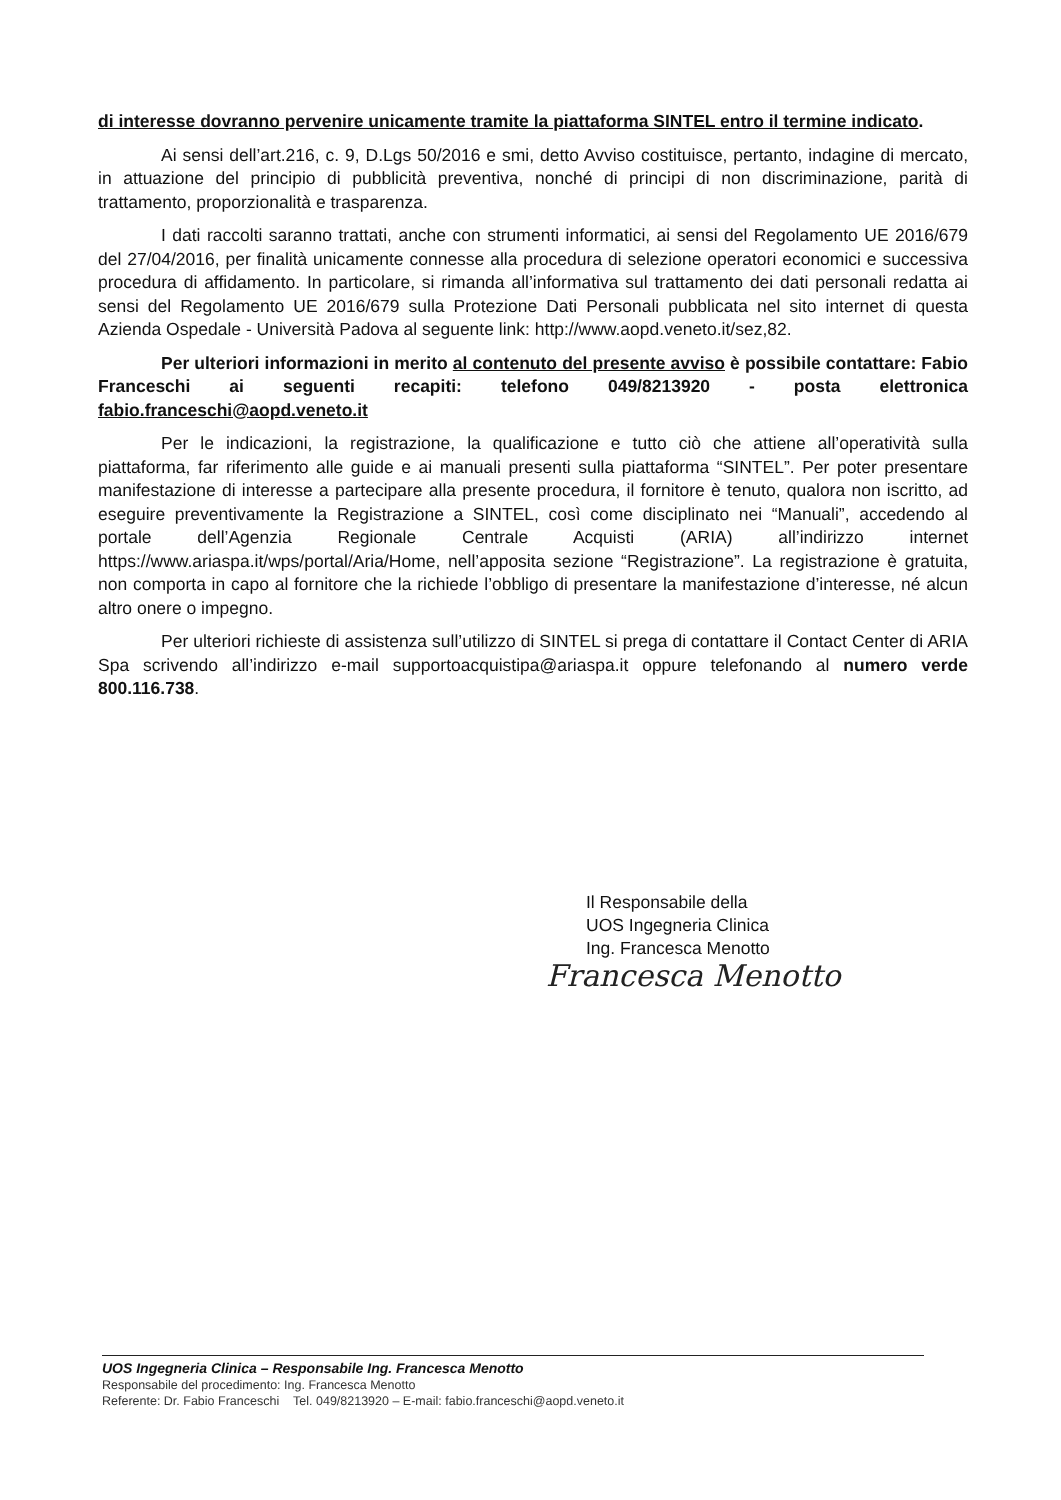di interesse dovranno pervenire unicamente tramite la piattaforma SINTEL entro il termine indicato.
Ai sensi dell’art.216, c. 9, D.Lgs 50/2016 e smi, detto Avviso costituisce, pertanto, indagine di mercato, in attuazione del principio di pubblicità preventiva, nonché di principi di non discriminazione, parità di trattamento, proporzionalità e trasparenza.
I dati raccolti saranno trattati, anche con strumenti informatici, ai sensi del Regolamento UE 2016/679 del 27/04/2016, per finalità unicamente connesse alla procedura di selezione operatori economici e successiva procedura di affidamento. In particolare, si rimanda all’informativa sul trattamento dei dati personali redatta ai sensi del Regolamento UE 2016/679 sulla Protezione Dati Personali pubblicata nel sito internet di questa Azienda Ospedale - Università Padova al seguente link: http://www.aopd.veneto.it/sez,82.
Per ulteriori informazioni in merito al contenuto del presente avviso è possibile contattare: Fabio Franceschi ai seguenti recapiti: telefono 049/8213920 - posta elettronica fabio.franceschi@aopd.veneto.it
Per le indicazioni, la registrazione, la qualificazione e tutto ciò che attiene all’operatività sulla piattaforma, far riferimento alle guide e ai manuali presenti sulla piattaforma “SINTEL”. Per poter presentare manifestazione di interesse a partecipare alla presente procedura, il fornitore è tenuto, qualora non iscritto, ad eseguire preventivamente la Registrazione a SINTEL, così come disciplinato nei “Manuali”, accedendo al portale dell’Agenzia Regionale Centrale Acquisti (ARIA) all’indirizzo internet https://www.ariaspa.it/wps/portal/Aria/Home, nell’apposita sezione “Registrazione”. La registrazione è gratuita, non comporta in capo al fornitore che la richiede l’obbligo di presentare la manifestazione d’interesse, né alcun altro onere o impegno.
Per ulteriori richieste di assistenza sull’utilizzo di SINTEL si prega di contattare il Contact Center di ARIA Spa scrivendo all’indirizzo e-mail supportoacquistipa@ariaspa.it oppure telefonando al numero verde 800.116.738.
Il Responsabile della
UOS Ingegneria Clinica
Ing. Francesca Menotto
Francesca Menotto
UOS Ingegneria Clinica – Responsabile Ing. Francesca Menotto
Responsabile del procedimento: Ing. Francesca Menotto
Referente: Dr. Fabio Franceschi Tel. 049/8213920 – E-mail: fabio.franceschi@aopd.veneto.it